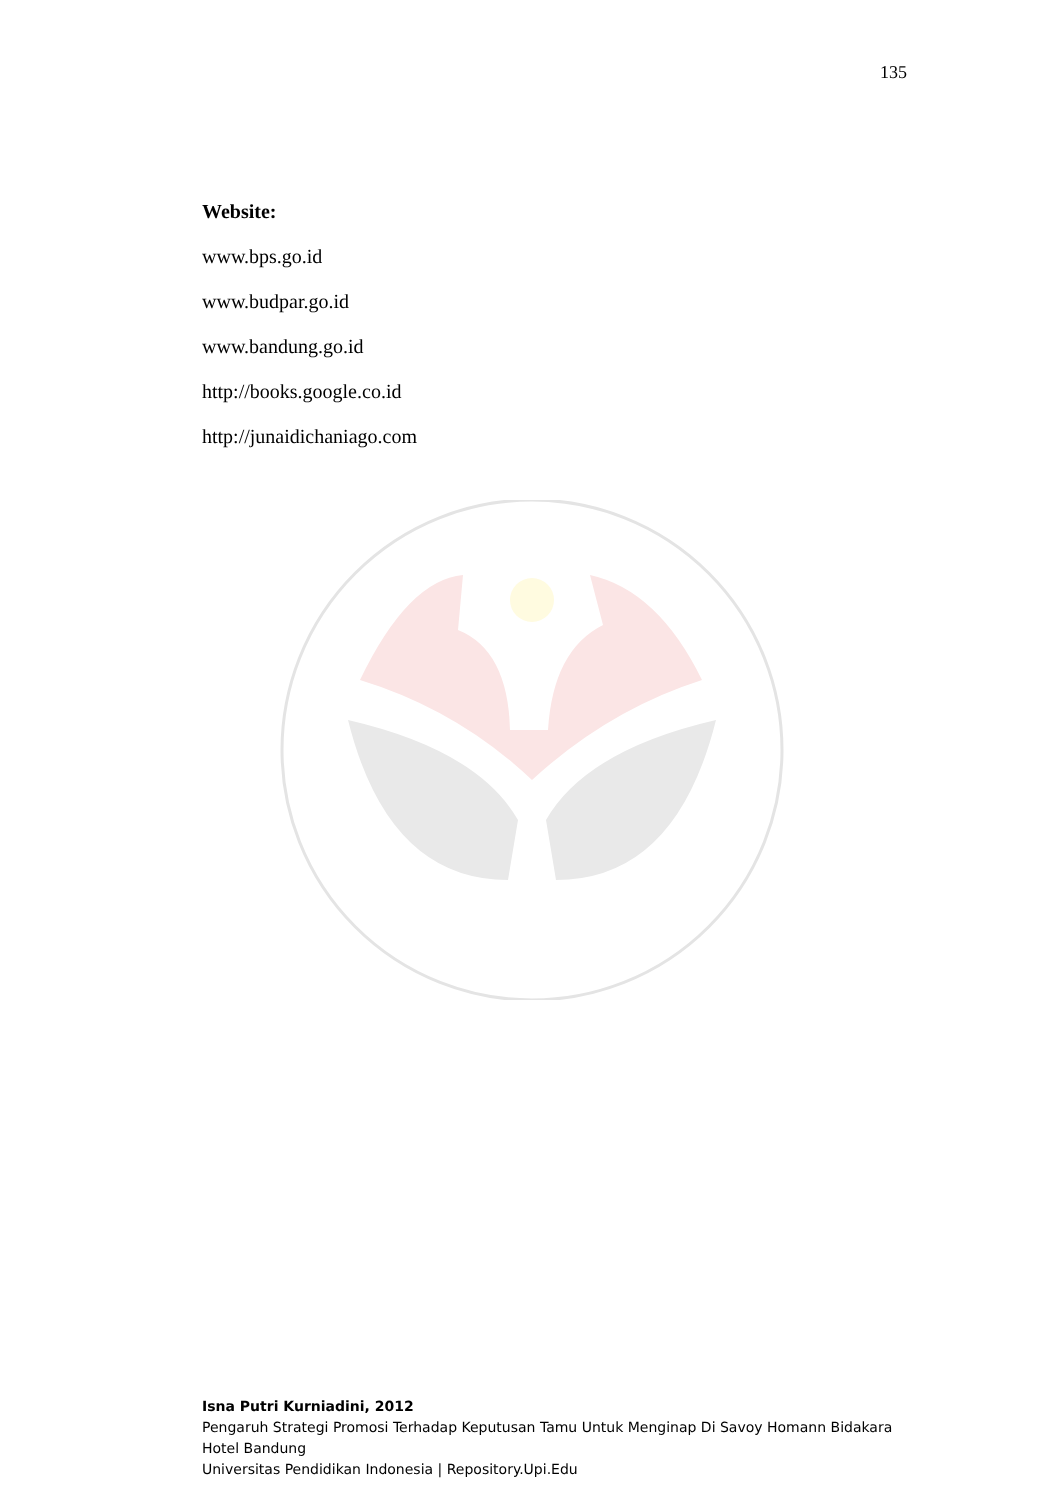135
Website:
www.bps.go.id
www.budpar.go.id
www.bandung.go.id
http://books.google.co.id
http://junaidichaniago.com
Isna Putri Kurniadini, 2012
Pengaruh Strategi Promosi Terhadap Keputusan Tamu Untuk Menginap Di Savoy Homann Bidakara Hotel Bandung
Universitas Pendidikan Indonesia | Repository.Upi.Edu